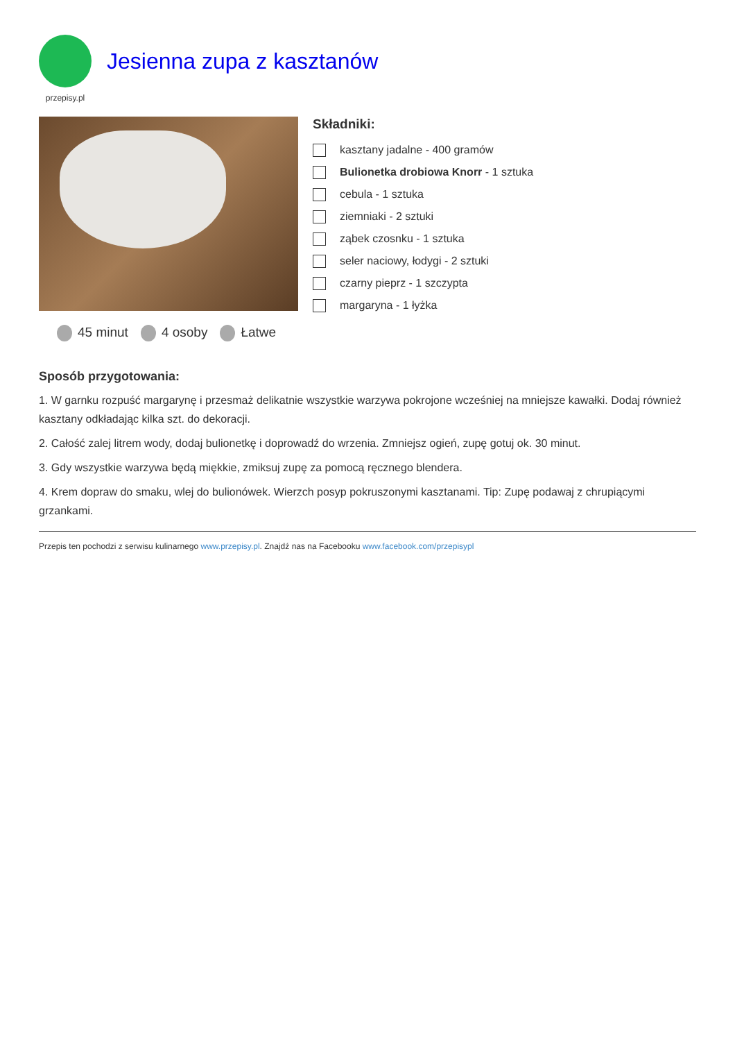przepisy.pl
Jesienna zupa z kasztanów
45 minut 4 osoby Łatwe
Składniki:
kasztany jadalne - 400 gramów
Bulionetka drobiowa Knorr - 1 sztuka
cebula - 1 sztuka
ziemniaki - 2 sztuki
ząbek czosnku - 1 sztuka
seler naciowy, łodygi - 2 sztuki
czarny pieprz - 1 szczypta
margaryna - 1 łyżka
Sposób przygotowania:
1. W garnku rozpuść margarynę i przesmaż delikatnie wszystkie warzywa pokrojone wcześniej na mniejsze kawałki. Dodaj również kasztany odkładając kilka szt. do dekoracji.
2. Całość zalej litrem wody, dodaj bulionetkę i doprowadź do wrzenia. Zmniejsz ogień, zupę gotuj ok. 30 minut.
3. Gdy wszystkie warzywa będą miękkie, zmiksuj zupę za pomocą ręcznego blendera.
4. Krem dopraw do smaku, wlej do bulionówek. Wierzch posyp pokruszonymi kasztanami. Tip: Zupę podawaj z chrupiącymi grzankami.
Przepis ten pochodzi z serwisu kulinarnego www.przepisy.pl. Znajdź nas na Facebooku www.facebook.com/przepisypl